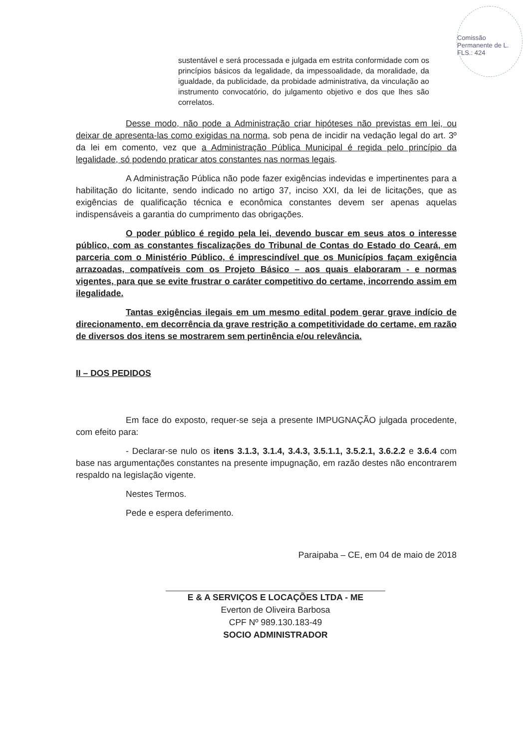Comissão Permanente de L.
FLS.: 424
sustentável e será processada e julgada em estrita conformidade com os princípios básicos da legalidade, da impessoalidade, da moralidade, da igualdade, da publicidade, da probidade administrativa, da vinculação ao instrumento convocatório, do julgamento objetivo e dos que lhes são correlatos.
Desse modo, não pode a Administração criar hipóteses não previstas em lei, ou deixar de apresenta-las como exigidas na norma, sob pena de incidir na vedação legal do art. 3º da lei em comento, vez que a Administração Pública Municipal é regida pelo princípio da legalidade, só podendo praticar atos constantes nas normas legais.
A Administração Pública não pode fazer exigências indevidas e impertinentes para a habilitação do licitante, sendo indicado no artigo 37, inciso XXI, da lei de licitações, que as exigências de qualificação técnica e econômica constantes devem ser apenas aquelas indispensáveis a garantia do cumprimento das obrigações.
O poder público é regido pela lei, devendo buscar em seus atos o interesse público, com as constantes fiscalizações do Tribunal de Contas do Estado do Ceará, em parceria com o Ministério Público, é imprescindível que os Municípios façam exigência arrazoadas, compatíveis com os Projeto Básico – aos quais elaboraram - e normas vigentes, para que se evite frustrar o caráter competitivo do certame, incorrendo assim em ilegalidade.
Tantas exigências ilegais em um mesmo edital podem gerar grave indício de direcionamento, em decorrência da grave restrição a competitividade do certame, em razão de diversos dos itens se mostrarem sem pertinência e/ou relevância.
II – DOS PEDIDOS
Em face do exposto, requer-se seja a presente IMPUGNAÇÃO julgada procedente, com efeito para:
- Declarar-se nulo os itens 3.1.3, 3.1.4, 3.4.3, 3.5.1.1, 3.5.2.1, 3.6.2.2 e 3.6.4 com base nas argumentações constantes na presente impugnação, em razão destes não encontrarem respaldo na legislação vigente.
Nestes Termos.
Pede e espera deferimento.
Paraipaba – CE, em 04 de maio de 2018
E & A SERVIÇOS E LOCAÇÕES LTDA - ME
Everton de Oliveira Barbosa
CPF Nº 989.130.183-49
SOCIO ADMINISTRADOR